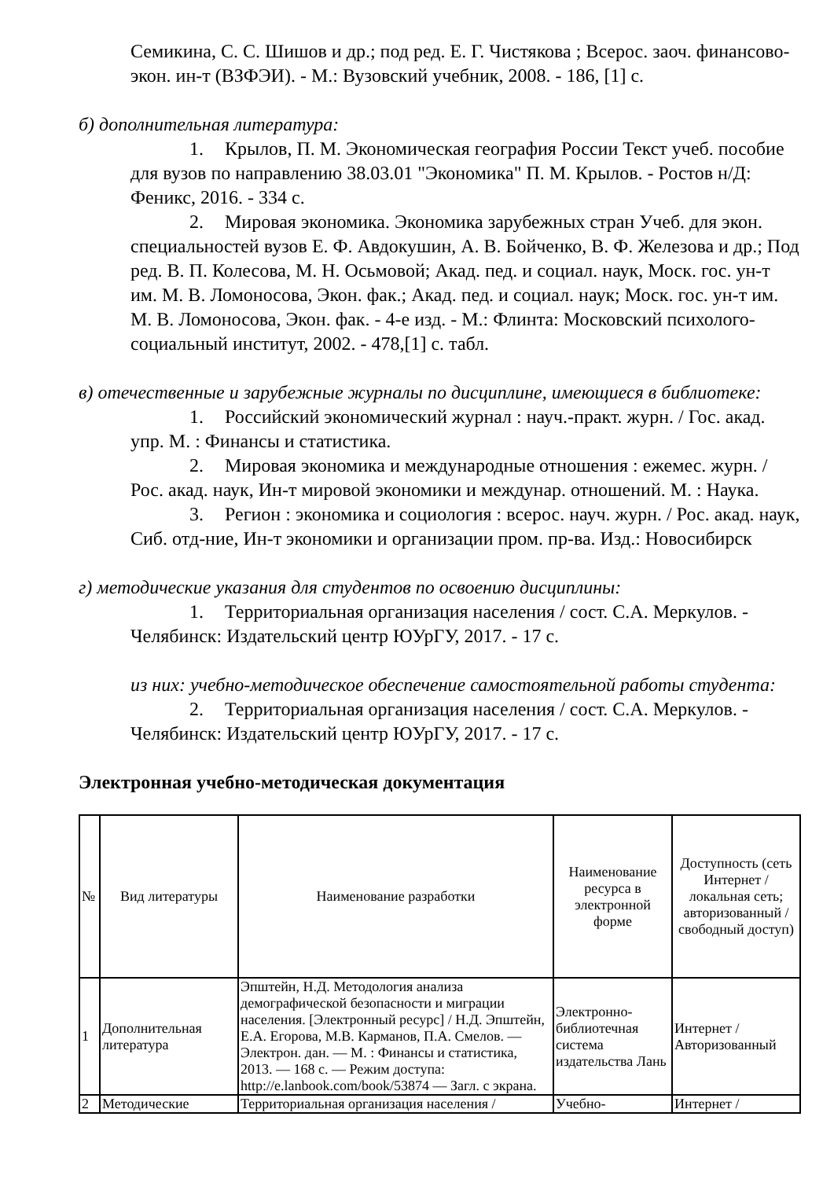Семикина, С. С. Шишов и др.; под ред. Е. Г. Чистякова ; Всерос. заоч. финансово-экон. ин-т (ВЗФЭИ). - М.: Вузовский учебник, 2008. - 186, [1] с.
б) дополнительная литература:
1. Крылов, П. М. Экономическая география России Текст учеб. пособие для вузов по направлению 38.03.01 "Экономика" П. М. Крылов. - Ростов н/Д: Феникс, 2016. - 334 с.
2. Мировая экономика. Экономика зарубежных стран Учеб. для экон. специальностей вузов Е. Ф. Авдокушин, А. В. Бойченко, В. Ф. Железова и др.; Под ред. В. П. Колесова, М. Н. Осьмовой; Акад. пед. и социал. наук, Моск. гос. ун-т им. М. В. Ломоносова, Экон. фак.; Акад. пед. и социал. наук; Моск. гос. ун-т им. М. В. Ломоносова, Экон. фак. - 4-е изд. - М.: Флинта: Московский психолого-социальный институт, 2002. - 478,[1] с. табл.
в) отечественные и зарубежные журналы по дисциплине, имеющиеся в библиотеке:
1. Российский экономический журнал : науч.-практ. журн. / Гос. акад. упр. М. : Финансы и статистика.
2. Мировая экономика и международные отношения : ежемес. журн. / Рос. акад. наук, Ин-т мировой экономики и междунар. отношений. М. : Наука.
3. Регион : экономика и социология : всерос. науч. журн. / Рос. акад. наук, Сиб. отд-ние, Ин-т экономики и организации пром. пр-ва. Изд.: Новосибирск
г) методические указания для студентов по освоению дисциплины:
1. Территориальная организация населения / сост. С.А. Меркулов. - Челябинск: Издательский центр ЮУрГУ, 2017. - 17 с.
из них: учебно-методическое обеспечение самостоятельной работы студента:
2. Территориальная организация населения / сост. С.А. Меркулов. - Челябинск: Издательский центр ЮУрГУ, 2017. - 17 с.
Электронная учебно-методическая документация
| № | Вид литературы | Наименование разработки | Наименование ресурса в электронной форме | Доступность (сеть Интернет / локальная сеть; авторизованный / свободный доступ) |
| --- | --- | --- | --- | --- |
| 1 | Дополнительная литература | Эпштейн, Н.Д. Методология анализа демографической безопасности и миграции населения. [Электронный ресурс] / Н.Д. Эпштейн, Е.А. Егорова, М.В. Карманов, П.А. Смелов. — Электрон. дан. — М. : Финансы и статистика, 2013. — 168 с. — Режим доступа: http://e.lanbook.com/book/53874 — Загл. с экрана. | Электронно-библиотечная система издательства Лань | Интернет / Авторизованный |
| 2 | Методические | Территориальная организация населения / | Учебно- | Интернет / |